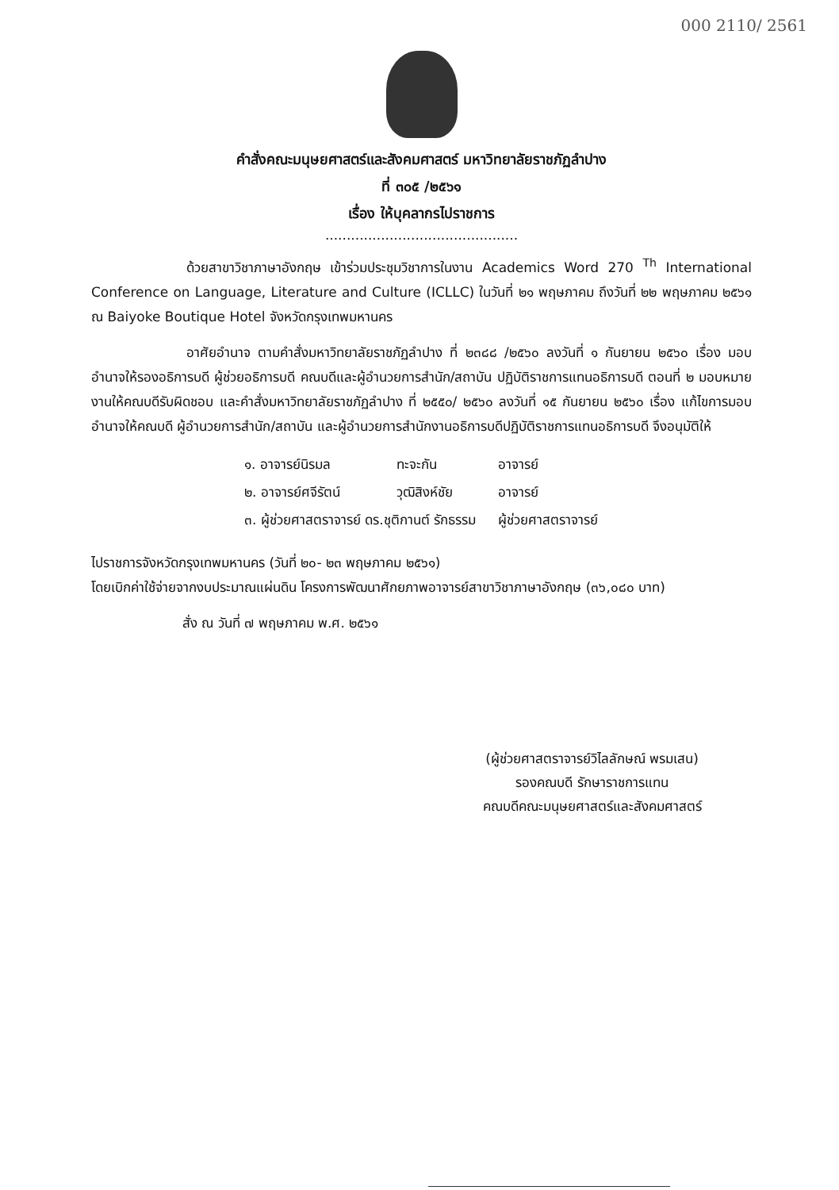000 2110/ 2561
คำสั่งคณะมนุษยศาสตร์และสังคมศาสตร์ มหาวิทยาลัยราชภัฏลำปาง
ที่ ๓๐๕ /๒๕๖๑
เรื่อง ให้บุคลากรไปราชการ
.............................................
ด้วยสาขาวิชาภาษาอังกฤษ เข้าร่วมประชุมวิชาการในงาน Academics Word 270 <sup>Th</sup> International Conference on Language, Literature and Culture (ICLLC) ในวันที่ ๒๑ พฤษภาคม ถึงวันที่ ๒๒ พฤษภาคม ๒๕๖๑ ณ Baiyoke Boutique Hotel จังหวัดกรุงเทพมหานคร
อาศัยอำนาจ ตามคำสั่งมหาวิทยาลัยราชภัฏลำปาง ที่ ๒๓๘๘ /๒๕๖๐ ลงวันที่ ๑ กันยายน ๒๕๖๐ เรื่อง มอบอำนาจให้รองอธิการบดี ผู้ช่วยอธิการบดี คณบดีและผู้อำนวยการสำนัก/สถาบัน ปฏิบัติราชการแทนอธิการบดี ตอนที่ ๒ มอบหมายงานให้คณบดีรับผิดชอบ และคำสั่งมหาวิทยาลัยราชภัฏลำปาง ที่ ๒๕๕๐/ ๒๕๖๐ ลงวันที่ ๑๕ กันยายน ๒๕๖๐ เรื่อง แก้ไขการมอบอำนาจให้คณบดี ผู้อำนวยการสำนัก/สถาบัน และผู้อำนวยการสำนักงานอธิการบดีปฏิบัติราชการแทนอธิการบดี จึงอนุมัติให้
| ๑. อาจารย์นิรมล | ทะจะกัน | อาจารย์ |
| ๒. อาจารย์ศจีรัตน์ | วุฒิสิงห์ชัย | อาจารย์ |
| ๓. ผู้ช่วยศาสตราจารย์ ดร.ชุติกานต์ รักธรรม | | ผู้ช่วยศาสตราจารย์ |
ไปราชการจังหวัดกรุงเทพมหานคร (วันที่ ๒๐- ๒๓ พฤษภาคม ๒๕๖๑)
โดยเบิกค่าใช้จ่ายจากงบประมาณแผ่นดิน โครงการพัฒนาศักยภาพอาจารย์สาขาวิชาภาษาอังกฤษ (๓๖,๐๘๐ บาท)
สั่ง ณ วันที่ ๗ พฤษภาคม พ.ศ. ๒๕๖๑
(ผู้ช่วยศาสตราจารย์วิไลลักษณ์ พรมเสน)
รองคณบดี รักษาราชการแทน
คณบดีคณะมนุษยศาสตร์และสังคมศาสตร์